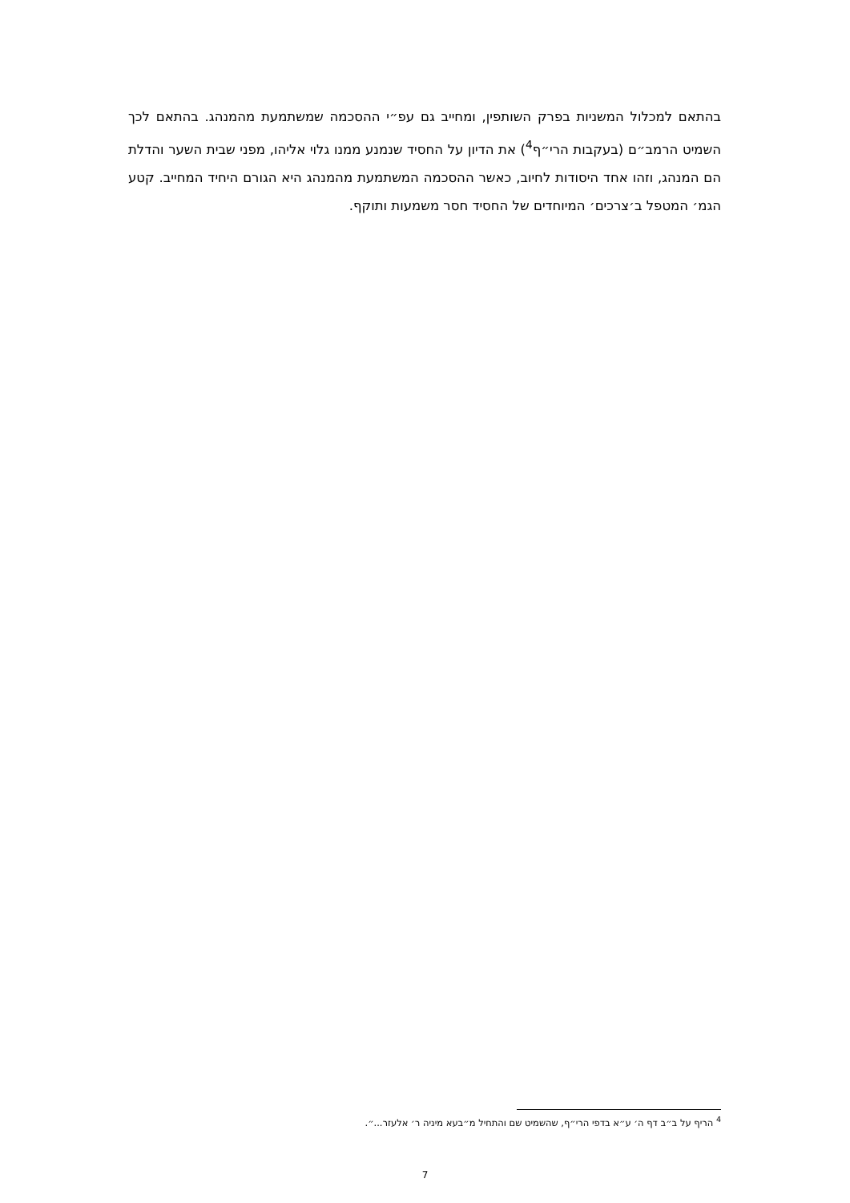בהתאם למכלול המשניות בפרק השותפין, ומחייב גם עפ״י ההסכמה שמשתמעת מהמנהג. בהתאם לכך השמיט הרמב״ם (בעקבות הרי״ף<sup>4</sup>) את הדיון על החסיד שנמנע ממנו גלוי אליהו, מפני שבית השער והדלת הם המנהג, וזהו אחד היסודות לחיוב, כאשר ההסכמה המשתמעת מהמנהג היא הגורם היחיד המחייב. קטע הגמ׳ המטפל ב׳צרכים׳ המיוחדים של החסיד חסר משמעות ותוקף.
<sup>4</sup> הריף על ב״ב דף ה׳ ע״א בדפי הרי״ף, שהשמיט שם והתחיל מ״בעא מיניה ר׳ אלעזר...״.
7